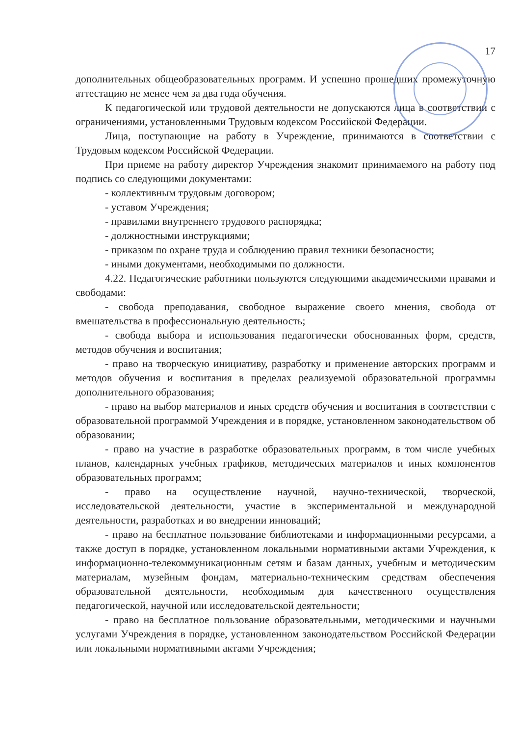17
дополнительных общеобразовательных программ. И успешно прошедших промежуточную аттестацию не менее чем за два года обучения.
К педагогической или трудовой деятельности не допускаются лица в соответствии с ограничениями, установленными Трудовым кодексом Российской Федерации.
Лица, поступающие на работу в Учреждение, принимаются в соответствии с Трудовым кодексом Российской Федерации.
При приеме на работу директор Учреждения знакомит принимаемого на работу под подпись со следующими документами:
- коллективным трудовым договором;
- уставом Учреждения;
- правилами внутреннего трудового распорядка;
- должностными инструкциями;
- приказом по охране труда и соблюдению правил техники безопасности;
- иными документами, необходимыми по должности.
4.22. Педагогические работники пользуются следующими академическими правами и свободами:
- свобода преподавания, свободное выражение своего мнения, свобода от вмешательства в профессиональную деятельность;
- свобода выбора и использования педагогически обоснованных форм, средств, методов обучения и воспитания;
- право на творческую инициативу, разработку и применение авторских программ и методов обучения и воспитания в пределах реализуемой образовательной программы дополнительного образования;
- право на выбор материалов и иных средств обучения и воспитания в соответствии с образовательной программой Учреждения и в порядке, установленном законодательством об образовании;
- право на участие в разработке образовательных программ, в том числе учебных планов, календарных учебных графиков, методических материалов и иных компонентов образовательных программ;
- право на осуществление научной, научно-технической, творческой, исследовательской деятельности, участие в экспериментальной и международной деятельности, разработках и во внедрении инноваций;
- право на бесплатное пользование библиотеками и информационными ресурсами, а также доступ в порядке, установленном локальными нормативными актами Учреждения, к информационно-телекоммуникационным сетям и базам данных, учебным и методическим материалам, музейным фондам, материально-техническим средствам обеспечения образовательной деятельности, необходимым для качественного осуществления педагогической, научной или исследовательской деятельности;
- право на бесплатное пользование образовательными, методическими и научными услугами Учреждения в порядке, установленном законодательством Российской Федерации или локальными нормативными актами Учреждения;